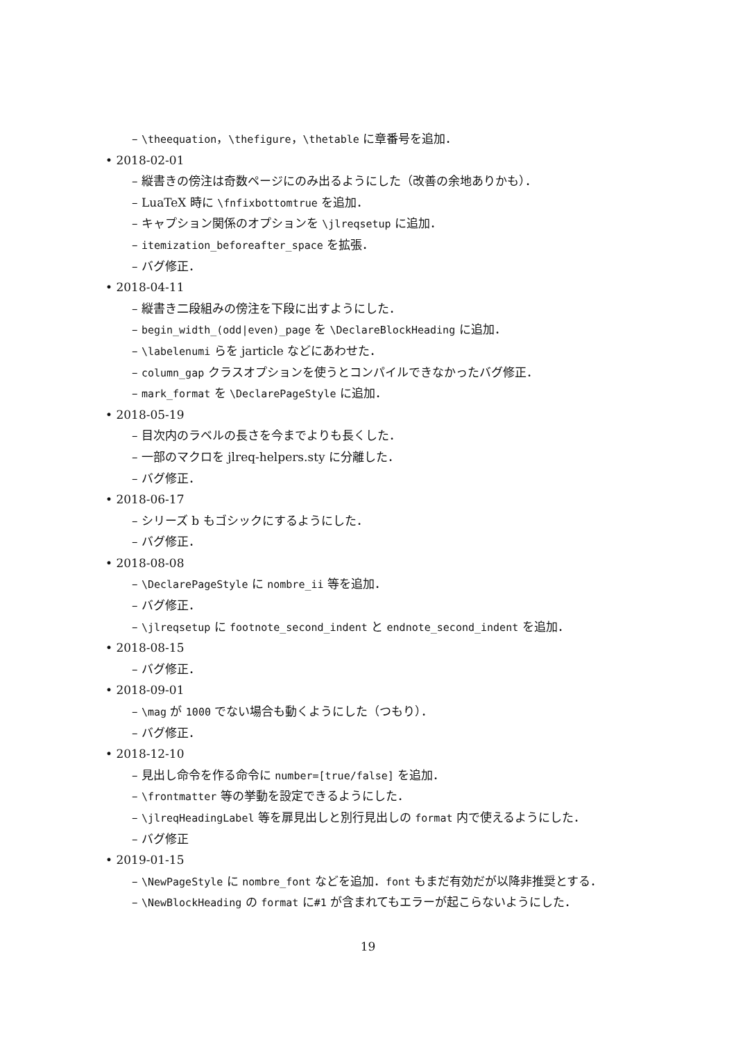– \theequation，\thefigure，\thetable に章番号を追加．
• 2018-02-01
– 縦書きの傍注は奇数ページにのみ出るようにした（改善の余地ありかも）．
– LuaTeX 時に \fnfixbottomtrue を追加．
– キャプション関係のオプションを \jlreqsetup に追加．
– itemization_beforeafter_space を拡張．
– バグ修正．
• 2018-04-11
– 縦書き二段組みの傍注を下段に出すようにした．
– begin_width_(odd|even)_page を \DeclareBlockHeading に追加．
– \labelenumi らを jarticle などにあわせた．
– column_gap クラスオプションを使うとコンパイルできなかったバグ修正．
– mark_format を \DeclarePageStyle に追加．
• 2018-05-19
– 目次内のラベルの長さを今までよりも長くした．
– 一部のマクロを jlreq-helpers.sty に分離した．
– バグ修正．
• 2018-06-17
– シリーズ b もゴシックにするようにした．
– バグ修正．
• 2018-08-08
– \DeclarePageStyle に nombre_ii 等を追加．
– バグ修正．
– \jlreqsetup に footnote_second_indent と endnote_second_indent を追加．
• 2018-08-15
– バグ修正．
• 2018-09-01
– \mag が 1000 でない場合も動くようにした（つもり）．
– バグ修正．
• 2018-12-10
– 見出し命令を作る命令に number=[true/false] を追加．
– \frontmatter 等の挙動を設定できるようにした．
– \jlreqHeadingLabel 等を扉見出しと別行見出しの format 内で使えるようにした．
– バグ修正
• 2019-01-15
– \NewPageStyle に nombre_font などを追加．font もまだ有効だが以降非推奨とする．
– \NewBlockHeading の format に#1 が含まれてもエラーが起こらないようにした．
19